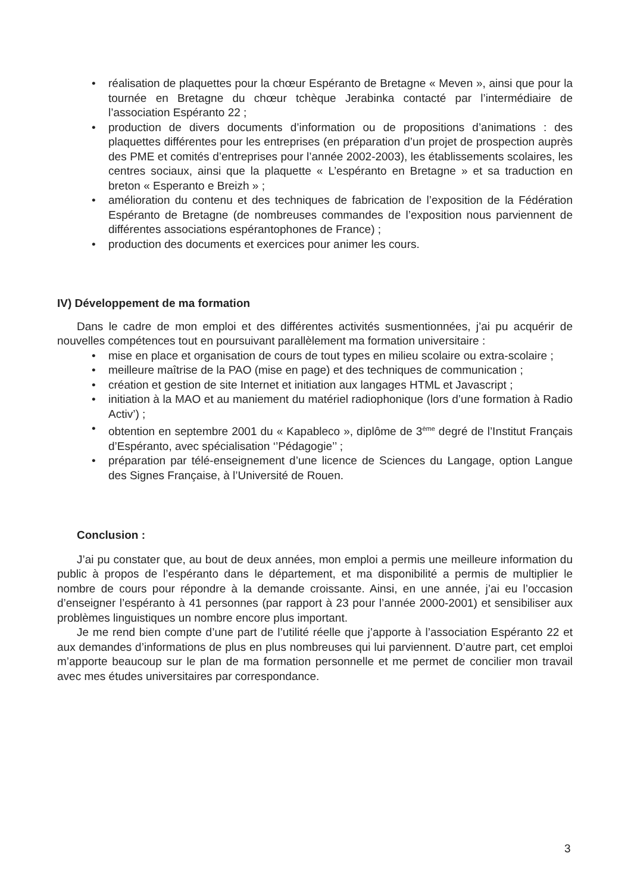• réalisation de plaquettes pour la chœur Espéranto de Bretagne « Meven », ainsi que pour la tournée en Bretagne du chœur tchèque Jerabinka contacté par l’intermédiaire de l’association Espéranto 22 ;
• production de divers documents d’information ou de propositions d’animations : des plaquettes différentes pour les entreprises (en préparation d’un projet de prospection auprès des PME et comités d’entreprises pour l’année 2002-2003), les établissements scolaires, les centres sociaux, ainsi que la plaquette « L’espéranto en Bretagne » et sa traduction en breton « Esperanto e Breizh » ;
• amélioration du contenu et des techniques de fabrication de l’exposition de la Fédération Espéranto de Bretagne (de nombreuses commandes de l’exposition nous parviennent de différentes associations espérantophones de France) ;
• production des documents et exercices pour animer les cours.
IV) Développement de ma formation
Dans le cadre de mon emploi et des différentes activités susmentionnées, j’ai pu acquérir de nouvelles compétences tout en poursuivant parallèlement ma formation universitaire :
• mise en place et organisation de cours de tout types en milieu scolaire ou extra-scolaire ;
• meilleure maîtrise de la PAO (mise en page) et des techniques de communication ;
• création et gestion de site Internet et initiation aux langages HTML et Javascript ;
• initiation à la MAO et au maniement du matériel radiophonique (lors d’une formation à Radio Activ’) ;
• obtention en septembre 2001 du « Kapableco », diplôme de 3<sup>ème</sup> degré de l’Institut Français d’Espéranto, avec spécialisation ‘’Pédagogie’’ ;
• préparation par télé-enseignement d’une licence de Sciences du Langage, option Langue des Signes Française, à l’Université de Rouen.
Conclusion :
J’ai pu constater que, au bout de deux années, mon emploi a permis une meilleure information du public à propos de l’espéranto dans le département, et ma disponibilité a permis de multiplier le nombre de cours pour répondre à la demande croissante. Ainsi, en une année, j’ai eu l’occasion d’enseigner l’espéranto à 41 personnes (par rapport à 23 pour l’année 2000-2001) et sensibiliser aux problèmes linguistiques un nombre encore plus important.
Je me rend bien compte d’une part de l’utilité réelle que j’apporte à l’association Espéranto 22 et aux demandes d’informations de plus en plus nombreuses qui lui parviennent. D’autre part, cet emploi m’apporte beaucoup sur le plan de ma formation personnelle et me permet de concilier mon travail avec mes études universitaires par correspondance.
3